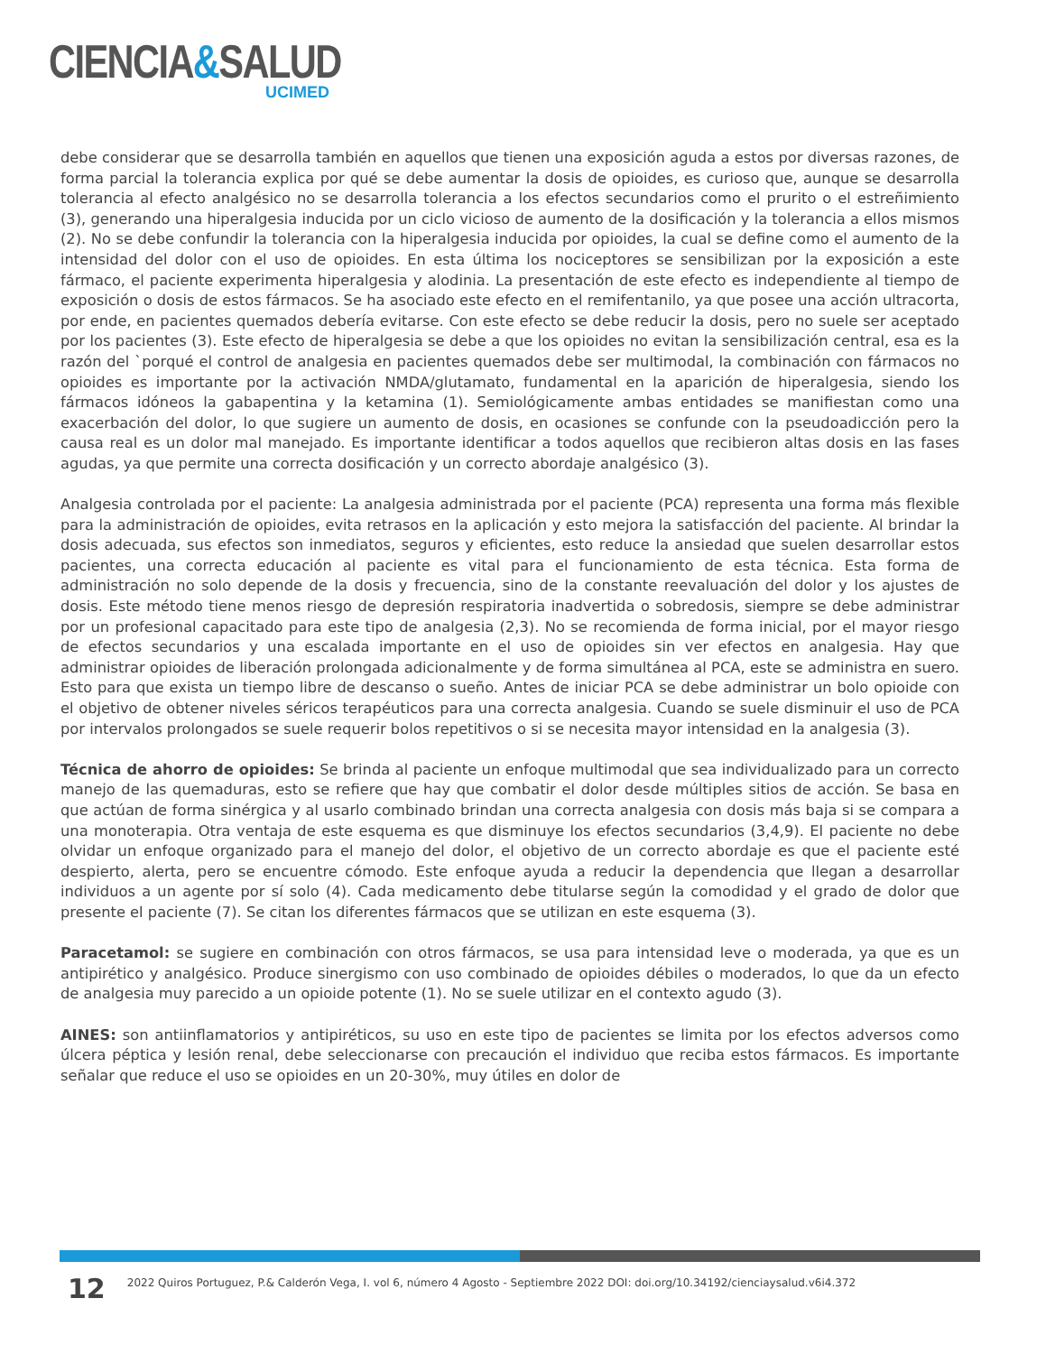CIENCIA&SALUD
UCIMED
debe considerar que se desarrolla también en aquellos que tienen una exposición aguda a estos por diversas razones, de forma parcial la tolerancia explica por qué se debe aumentar la dosis de opioides, es curioso que, aunque se desarrolla tolerancia al efecto analgésico no se desarrolla tolerancia a los efectos secundarios como el prurito o el estreñimiento (3), generando una hiperalgesia inducida por un ciclo vicioso de aumento de la dosificación y la tolerancia a ellos mismos (2). No se debe confundir la tolerancia con la hiperalgesia inducida por opioides, la cual se define como el aumento de la intensidad del dolor con el uso de opioides. En esta última los nociceptores se sensibilizan por la exposición a este fármaco, el paciente experimenta hiperalgesia y alodinia. La presentación de este efecto es independiente al tiempo de exposición o dosis de estos fármacos. Se ha asociado este efecto en el remifentanilo, ya que posee una acción ultracorta, por ende, en pacientes quemados debería evitarse. Con este efecto se debe reducir la dosis, pero no suele ser aceptado por los pacientes (3). Este efecto de hiperalgesia se debe a que los opioides no evitan la sensibilización central, esa es la razón del `porqué el control de analgesia en pacientes quemados debe ser multimodal, la combinación con fármacos no opioides es importante por la activación NMDA/glutamato, fundamental en la aparición de hiperalgesia, siendo los fármacos idóneos la gabapentina y la ketamina (1). Semiológicamente ambas entidades se manifiestan como una exacerbación del dolor, lo que sugiere un aumento de dosis, en ocasiones se confunde con la pseudoadicción pero la causa real es un dolor mal manejado. Es importante identificar a todos aquellos que recibieron altas dosis en las fases agudas, ya que permite una correcta dosificación y un correcto abordaje analgésico (3).
Analgesia controlada por el paciente: La analgesia administrada por el paciente (PCA) representa una forma más flexible para la administración de opioides, evita retrasos en la aplicación y esto mejora la satisfacción del paciente. Al brindar la dosis adecuada, sus efectos son inmediatos, seguros y eficientes, esto reduce la ansiedad que suelen desarrollar estos pacientes, una correcta educación al paciente es vital para el funcionamiento de esta técnica. Esta forma de administración no solo depende de la dosis y frecuencia, sino de la constante reevaluación del dolor y los ajustes de dosis. Este método tiene menos riesgo de depresión respiratoria inadvertida o sobredosis, siempre se debe administrar por un profesional capacitado para este tipo de analgesia (2,3). No se recomienda de forma inicial, por el mayor riesgo de efectos secundarios y una escalada importante en el uso de opioides sin ver efectos en analgesia. Hay que administrar opioides de liberación prolongada adicionalmente y de forma simultánea al PCA, este se administra en suero. Esto para que exista un tiempo libre de descanso o sueño. Antes de iniciar PCA se debe administrar un bolo opioide con el objetivo de obtener niveles séricos terapéuticos para una correcta analgesia. Cuando se suele disminuir el uso de PCA por intervalos prolongados se suele requerir bolos repetitivos o si se necesita mayor intensidad en la analgesia (3).
Técnica de ahorro de opioides: Se brinda al paciente un enfoque multimodal que sea individualizado para un correcto manejo de las quemaduras, esto se refiere que hay que combatir el dolor desde múltiples sitios de acción. Se basa en que actúan de forma sinérgica y al usarlo combinado brindan una correcta analgesia con dosis más baja si se compara a una monoterapia. Otra ventaja de este esquema es que disminuye los efectos secundarios (3,4,9). El paciente no debe olvidar un enfoque organizado para el manejo del dolor, el objetivo de un correcto abordaje es que el paciente esté despierto, alerta, pero se encuentre cómodo. Este enfoque ayuda a reducir la dependencia que llegan a desarrollar individuos a un agente por sí solo (4). Cada medicamento debe titularse según la comodidad y el grado de dolor que presente el paciente (7). Se citan los diferentes fármacos que se utilizan en este esquema (3).
Paracetamol: se sugiere en combinación con otros fármacos, se usa para intensidad leve o moderada, ya que es un antipirético y analgésico. Produce sinergismo con uso combinado de opioides débiles o moderados, lo que da un efecto de analgesia muy parecido a un opioide potente (1). No se suele utilizar en el contexto agudo (3).
AINES: son antiinflamatorios y antipiréticos, su uso en este tipo de pacientes se limita por los efectos adversos como úlcera péptica y lesión renal, debe seleccionarse con precaución el individuo que reciba estos fármacos. Es importante señalar que reduce el uso se opioides en un 20-30%, muy útiles en dolor de
12
2022 Quiros Portuguez, P.& Calderón Vega, I. vol 6, número 4 Agosto - Septiembre 2022 DOI: doi.org/10.34192/cienciaysalud.v6i4.372